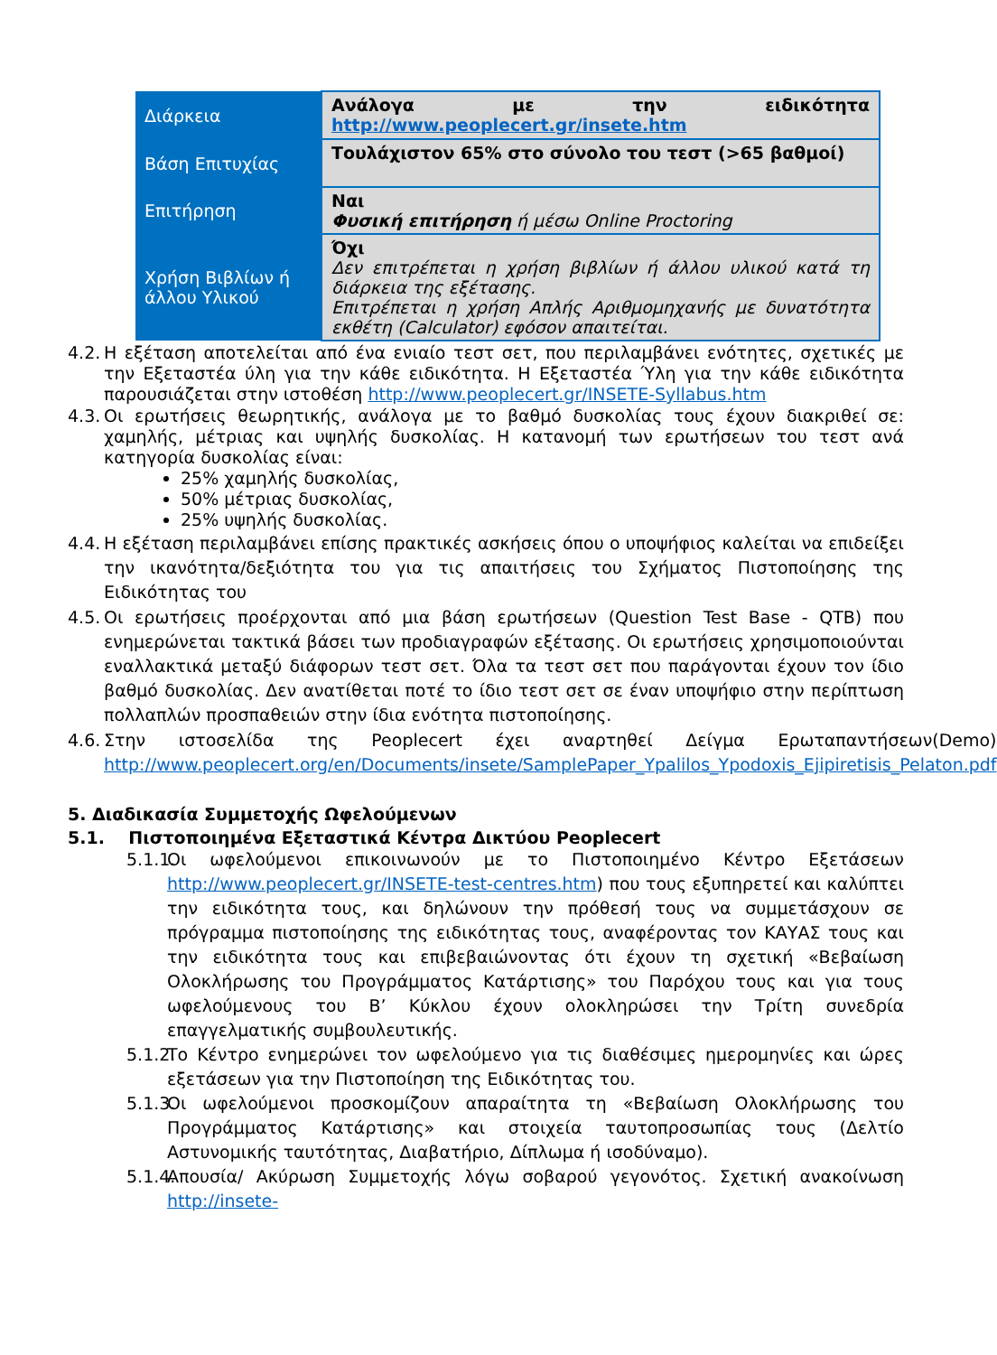| Διάρκεια | Ανάλογα με την ειδικότητα http://www.peoplecert.gr/insete.htm |
| Βάση Επιτυχίας | Τουλάχιστον 65% στο σύνολο του τεστ (>65 βαθμοί) |
| Επιτήρηση | Ναι Φυσική επιτήρηση ή μέσω Online Proctoring |
| Χρήση Βιβλίων ή άλλου Υλικού | Όχι Δεν επιτρέπεται η χρήση βιβλίων ή άλλου υλικού κατά τη διάρκεια της εξέτασης. Επιτρέπεται η χρήση Απλής Αριθμομηχανής με δυνατότητα εκθέτη (Calculator) εφόσον απαιτείται. |
4.2. Η εξέταση αποτελείται από ένα ενιαίο τεστ σετ, που περιλαμβάνει ενότητες, σχετικές με την Εξεταστέα ύλη για την κάθε ειδικότητα. Η Εξεταστέα Ύλη για την κάθε ειδικότητα παρουσιάζεται στην ιστοθέση http://www.peoplecert.gr/INSETE-Syllabus.htm
4.3. Οι ερωτήσεις θεωρητικής, ανάλογα με το βαθμό δυσκολίας τους έχουν διακριθεί σε: χαμηλής, μέτριας και υψηλής δυσκολίας. Η κατανομή των ερωτήσεων του τεστ ανά κατηγορία δυσκολίας είναι:
25% χαμηλής δυσκολίας,
50% μέτριας δυσκολίας,
25% υψηλής δυσκολίας.
4.4. Η εξέταση περιλαμβάνει επίσης πρακτικές ασκήσεις όπου ο υποψήφιος καλείται να επιδείξει την ικανότητα/δεξιότητα του για τις απαιτήσεις του Σχήματος Πιστοποίησης της Ειδικότητας του
4.5. Οι ερωτήσεις προέρχονται από μια βάση ερωτήσεων (Question Test Base - QTB) που ενημερώνεται τακτικά βάσει των προδιαγραφών εξέτασης. Οι ερωτήσεις χρησιμοποιούνται εναλλακτικά μεταξύ διάφορων τεστ σετ. Όλα τα τεστ σετ που παράγονται έχουν τον ίδιο βαθμό δυσκολίας. Δεν ανατίθεται ποτέ το ίδιο τεστ σετ σε έναν υποψήφιο στην περίπτωση πολλαπλών προσπαθειών στην ίδια ενότητα πιστοποίησης.
4.6. Στην ιστοσελίδα της Peoplecert έχει αναρτηθεί Δείγμα Ερωταπαντήσεων(Demo) http://www.peoplecert.org/en/Documents/insete/SamplePaper_Ypalilos_Ypodoxis_Ejipiretisis_Pelaton.pdf
5. Διαδικασία Συμμετοχής Ωφελούμενων
5.1. Πιστοποιημένα Εξεταστικά Κέντρα Δικτύου Peoplecert
5.1.1. Οι ωφελούμενοι επικοινωνούν με το Πιστοποιημένο Κέντρο Εξετάσεων http://www.peoplecert.gr/INSETE-test-centres.htm) που τους εξυπηρετεί και καλύπτει την ειδικότητα τους, και δηλώνουν την πρόθεσή τους να συμμετάσχουν σε πρόγραμμα πιστοποίησης της ειδικότητας τους, αναφέροντας τον ΚΑΥΑΣ τους και την ειδικότητα τους και επιβεβαιώνοντας ότι έχουν τη σχετική «Βεβαίωση Ολοκλήρωσης του Προγράμματος Κατάρτισης» του Παρόχου τους και για τους ωφελούμενους του Β’ Κύκλου έχουν ολοκληρώσει την Τρίτη συνεδρία επαγγελματικής συμβουλευτικής.
5.1.2. Το Κέντρο ενημερώνει τον ωφελούμενο για τις διαθέσιμες ημερομηνίες και ώρες εξετάσεων για την Πιστοποίηση της Ειδικότητας του.
5.1.3. Οι ωφελούμενοι προσκομίζουν απαραίτητα τη «Βεβαίωση Ολοκλήρωσης του Προγράμματος Κατάρτισης» και στοιχεία ταυτοπροσωπίας τους (Δελτίο Αστυνομικής ταυτότητας, Διαβατήριο, Δίπλωμα ή ισοδύναμο).
5.1.4. Απουσία/ Ακύρωση Συμμετοχής λόγω σοβαρού γεγονότος. Σχετική ανακοίνωση http://insete-